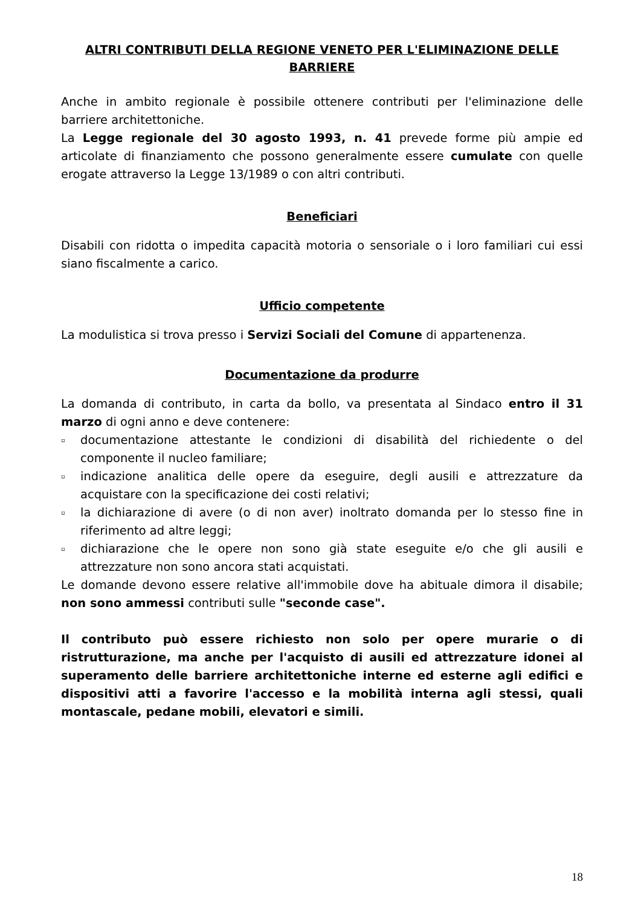ALTRI CONTRIBUTI DELLA REGIONE VENETO PER L'ELIMINAZIONE DELLE BARRIERE
Anche in ambito regionale è possibile ottenere contributi per l'eliminazione delle barriere architettoniche.
La Legge regionale del 30 agosto 1993, n. 41 prevede forme più ampie ed articolate di finanziamento che possono generalmente essere cumulate con quelle erogate attraverso la Legge 13/1989 o con altri contributi.
Beneficiari
Disabili con ridotta o impedita capacità motoria o sensoriale o i loro familiari cui essi siano fiscalmente a carico.
Ufficio competente
La modulistica si trova presso i Servizi Sociali del Comune di appartenenza.
Documentazione da produrre
La domanda di contributo, in carta da bollo, va presentata al Sindaco entro il 31 marzo di ogni anno e deve contenere:
▫ documentazione attestante le condizioni di disabilità del richiedente o del componente il nucleo familiare;
▫ indicazione analitica delle opere da eseguire, degli ausili e attrezzature da acquistare con la specificazione dei costi relativi;
▫ la dichiarazione di avere (o di non aver) inoltrato domanda per lo stesso fine in riferimento ad altre leggi;
▫ dichiarazione che le opere non sono già state eseguite e/o che gli ausili e attrezzature non sono ancora stati acquistati.
Le domande devono essere relative all'immobile dove ha abituale dimora il disabile; non sono ammessi contributi sulle "seconde case".
Il contributo può essere richiesto non solo per opere murarie o di ristrutturazione, ma anche per l'acquisto di ausili ed attrezzature idonei al superamento delle barriere architettoniche interne ed esterne agli edifici e dispositivi atti a favorire l'accesso e la mobilità interna agli stessi, quali montascale, pedane mobili, elevatori e simili.
18